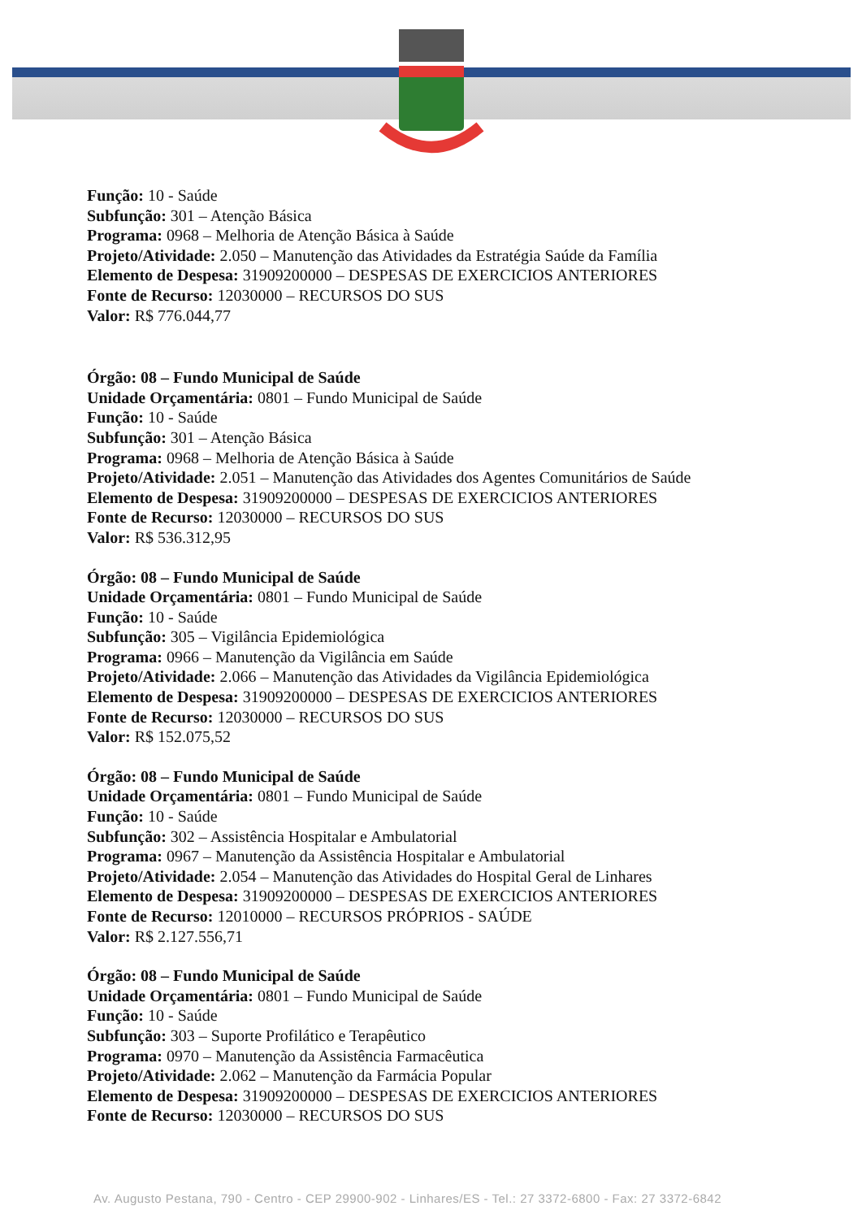Função: 10 - Saúde
Subfunção: 301 – Atenção Básica
Programa: 0968 – Melhoria de Atenção Básica à Saúde
Projeto/Atividade: 2.050 – Manutenção das Atividades da Estratégia Saúde da Família
Elemento de Despesa: 31909200000 – DESPESAS DE EXERCICIOS ANTERIORES
Fonte de Recurso: 12030000 – RECURSOS DO SUS
Valor: R$ 776.044,77
Órgão: 08 – Fundo Municipal de Saúde
Unidade Orçamentária: 0801 – Fundo Municipal de Saúde
Função: 10 - Saúde
Subfunção: 301 – Atenção Básica
Programa: 0968 – Melhoria de Atenção Básica à Saúde
Projeto/Atividade: 2.051 – Manutenção das Atividades dos Agentes Comunitários de Saúde
Elemento de Despesa: 31909200000 – DESPESAS DE EXERCICIOS ANTERIORES
Fonte de Recurso: 12030000 – RECURSOS DO SUS
Valor: R$ 536.312,95
Órgão: 08 – Fundo Municipal de Saúde
Unidade Orçamentária: 0801 – Fundo Municipal de Saúde
Função: 10 - Saúde
Subfunção: 305 – Vigilância Epidemiológica
Programa: 0966 – Manutenção da Vigilância em Saúde
Projeto/Atividade: 2.066 – Manutenção das Atividades da Vigilância Epidemiológica
Elemento de Despesa: 31909200000 – DESPESAS DE EXERCICIOS ANTERIORES
Fonte de Recurso: 12030000 – RECURSOS DO SUS
Valor: R$ 152.075,52
Órgão: 08 – Fundo Municipal de Saúde
Unidade Orçamentária: 0801 – Fundo Municipal de Saúde
Função: 10 - Saúde
Subfunção: 302 – Assistência Hospitalar e Ambulatorial
Programa: 0967 – Manutenção da Assistência Hospitalar e Ambulatorial
Projeto/Atividade: 2.054 – Manutenção das Atividades do Hospital Geral de Linhares
Elemento de Despesa: 31909200000 – DESPESAS DE EXERCICIOS ANTERIORES
Fonte de Recurso: 12010000 – RECURSOS PRÓPRIOS - SAÚDE
Valor: R$ 2.127.556,71
Órgão: 08 – Fundo Municipal de Saúde
Unidade Orçamentária: 0801 – Fundo Municipal de Saúde
Função: 10 - Saúde
Subfunção: 303 – Suporte Profilático e Terapêutico
Programa: 0970 – Manutenção da Assistência Farmacêutica
Projeto/Atividade: 2.062 – Manutenção da Farmácia Popular
Elemento de Despesa: 31909200000 – DESPESAS DE EXERCICIOS ANTERIORES
Fonte de Recurso: 12030000 – RECURSOS DO SUS
Av. Augusto Pestana, 790 - Centro - CEP 29900-902 - Linhares/ES - Tel.: 27 3372-6800 - Fax: 27 3372-6842